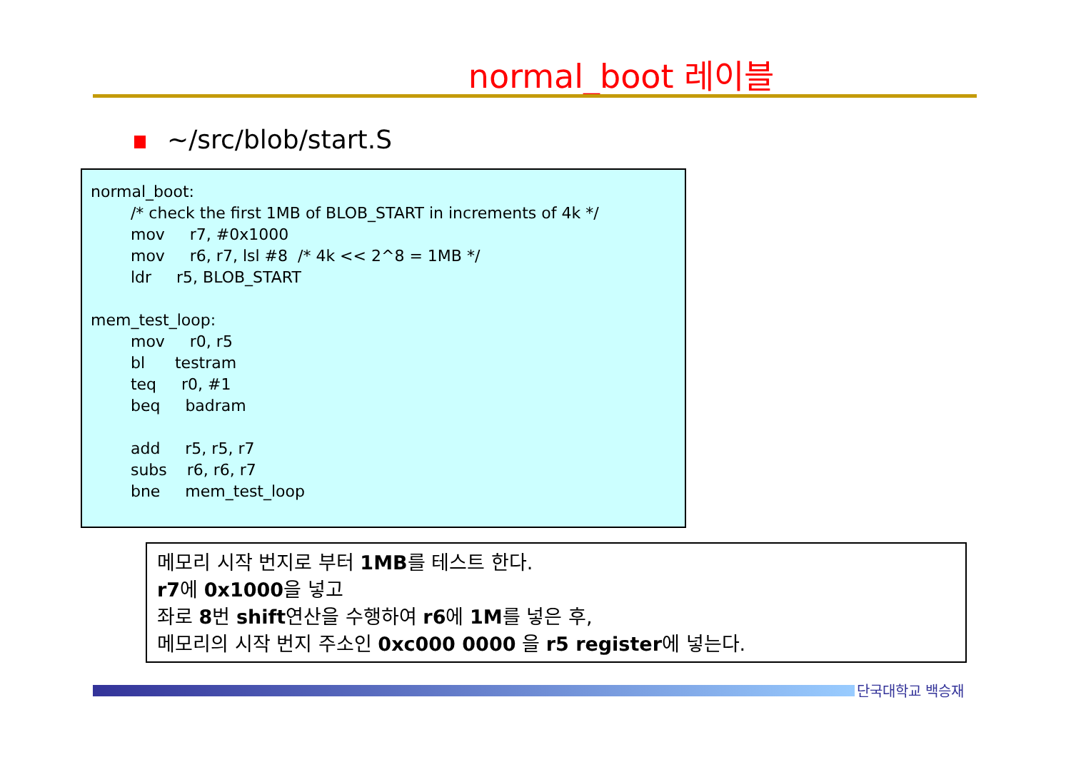normal_boot 레이블
~/src/blob/start.S
normal_boot: /* check the first 1MB of BLOB_START in increments of 4k */ mov r7, #0x1000 mov r6, r7, lsl #8 /* 4k << 2^8 = 1MB */ ldr r5, BLOB_START mem_test_loop: mov r0, r5 bl testram teq r0, #1 beq badram add r5, r5, r7 subs r6, r6, r7 bne mem_test_loop
메모리 시작 번지로 부터 1MB를 테스트 한다.
r7에 0x1000을 넣고
좌로 8번 shift연산을 수행하여 r6에 1M를 넣은 후,
메모리의 시작 번지 주소인 0xc000 0000 을 r5 register에 넣는다.
단국대학교 백승재